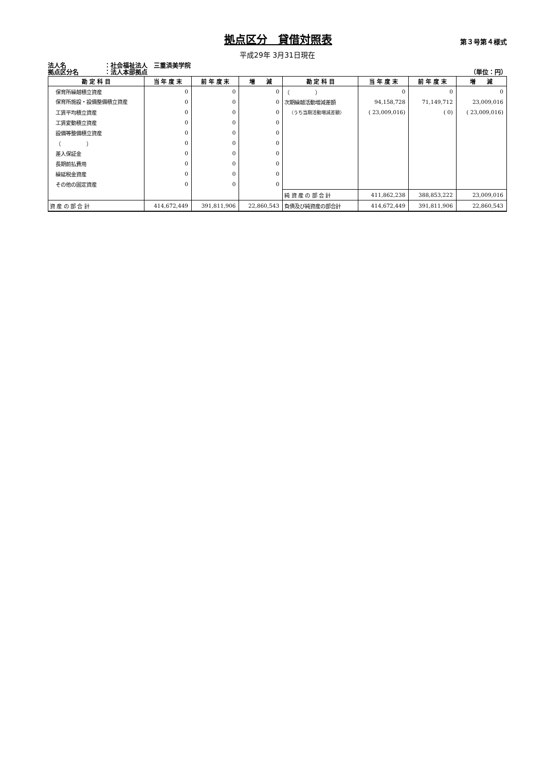拠点区分　貸借対照表
第３号第４様式
平成29年 3月31日現在
法人名 ：社会福祉法人　三重済美学院
拠点区分名 ：法人本部拠点 （単位：円）
| 勘 定 科 目 | 当 年 度 末 | 前 年 度 末 | 増 減 | 勘 定 科 目 | 当 年 度 末 | 前 年 度 末 | 増 減 |
| --- | --- | --- | --- | --- | --- | --- | --- |
| 保育所繰越積立資産 | 0 | 0 | 0 | （ ） | 0 | 0 | 0 |
| 保育所施設・設備整備積立資産 | 0 | 0 | 0 | 次期繰越活動増減差額 | 94,158,728 | 71,149,712 | 23,009,016 |
| 工賃平均積立資産 | 0 | 0 | 0 | （うち当期活動増減差額） | ( 23,009,016) | ( 0) | ( 23,009,016) |
| 工賃変動積立資産 | 0 | 0 | 0 | | | | |
| 設備等整備積立資産 | 0 | 0 | 0 | | | | |
| （ ） | 0 | 0 | 0 | | | | |
| 差入保証金 | 0 | 0 | 0 | | | | |
| 長期前払費用 | 0 | 0 | 0 | | | | |
| 繰延税金資産 | 0 | 0 | 0 | | | | |
| その他の固定資産 | 0 | 0 | 0 | | | | |
| | | | | 純 資 産 の 部 合 計 | 411,862,238 | 388,853,222 | 23,009,016 |
| 資 産 の 部 合 計 | 414,672,449 | 391,811,906 | 22,860,543 | 負債及び純資産の部合計 | 414,672,449 | 391,811,906 | 22,860,543 |